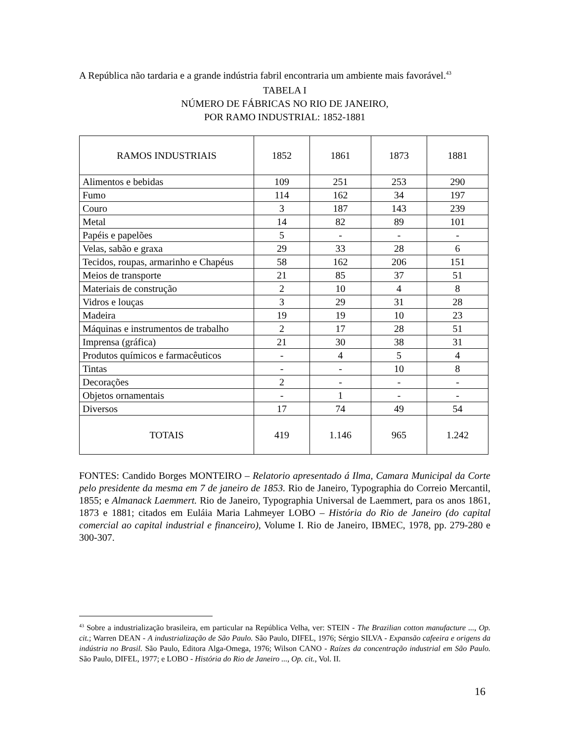A República não tardaria e a grande indústria fabril encontraria um ambiente mais favorável.<sup>43</sup>
TABELA I
NÚMERO DE FÁBRICAS NO RIO DE JANEIRO,
POR RAMO INDUSTRIAL: 1852-1881
| RAMOS INDUSTRIAIS | 1852 | 1861 | 1873 | 1881 |
| --- | --- | --- | --- | --- |
| Alimentos e bebidas | 109 | 251 | 253 | 290 |
| Fumo | 114 | 162 | 34 | 197 |
| Couro | 3 | 187 | 143 | 239 |
| Metal | 14 | 82 | 89 | 101 |
| Papéis e papelões | 5 | - | - | - |
| Velas, sabão e graxa | 29 | 33 | 28 | 6 |
| Tecidos, roupas, armarinho e Chapéus | 58 | 162 | 206 | 151 |
| Meios de transporte | 21 | 85 | 37 | 51 |
| Materiais de construção | 2 | 10 | 4 | 8 |
| Vidros e louças | 3 | 29 | 31 | 28 |
| Madeira | 19 | 19 | 10 | 23 |
| Máquinas e instrumentos de trabalho | 2 | 17 | 28 | 51 |
| Imprensa (gráfica) | 21 | 30 | 38 | 31 |
| Produtos químicos e farmacêuticos | - | 4 | 5 | 4 |
| Tintas | - | - | 10 | 8 |
| Decorações | 2 | - | - | - |
| Objetos ornamentais | - | 1 | - | - |
| Diversos | 17 | 74 | 49 | 54 |
| TOTAIS | 419 | 1.146 | 965 | 1.242 |
FONTES: Candido Borges MONTEIRO – Relatorio apresentado á Ilma, Camara Municipal da Corte pelo presidente da mesma em 7 de janeiro de 1853. Rio de Janeiro, Typographia do Correio Mercantil, 1855; e Almanack Laemmert. Rio de Janeiro, Typographia Universal de Laemmert, para os anos 1861, 1873 e 1881; citados em Euláia Maria Lahmeyer LOBO – História do Rio de Janeiro (do capital comercial ao capital industrial e financeiro), Volume I. Rio de Janeiro, IBMEC, 1978, pp. 279-280 e 300-307.
<sup>43</sup> Sobre a industrialização brasileira, em particular na República Velha, ver: STEIN - The Brazilian cotton manufacture ..., Op. cit.; Warren DEAN - A industrialização de São Paulo. São Paulo, DIFEL, 1976; Sérgio SILVA - Expansão cafeeira e origens da indústria no Brasil. São Paulo, Editora Alga-Omega, 1976; Wilson CANO - Raízes da concentração industrial em São Paulo. São Paulo, DIFEL, 1977; e LOBO - História do Rio de Janeiro ..., Op. cit., Vol. II.
16